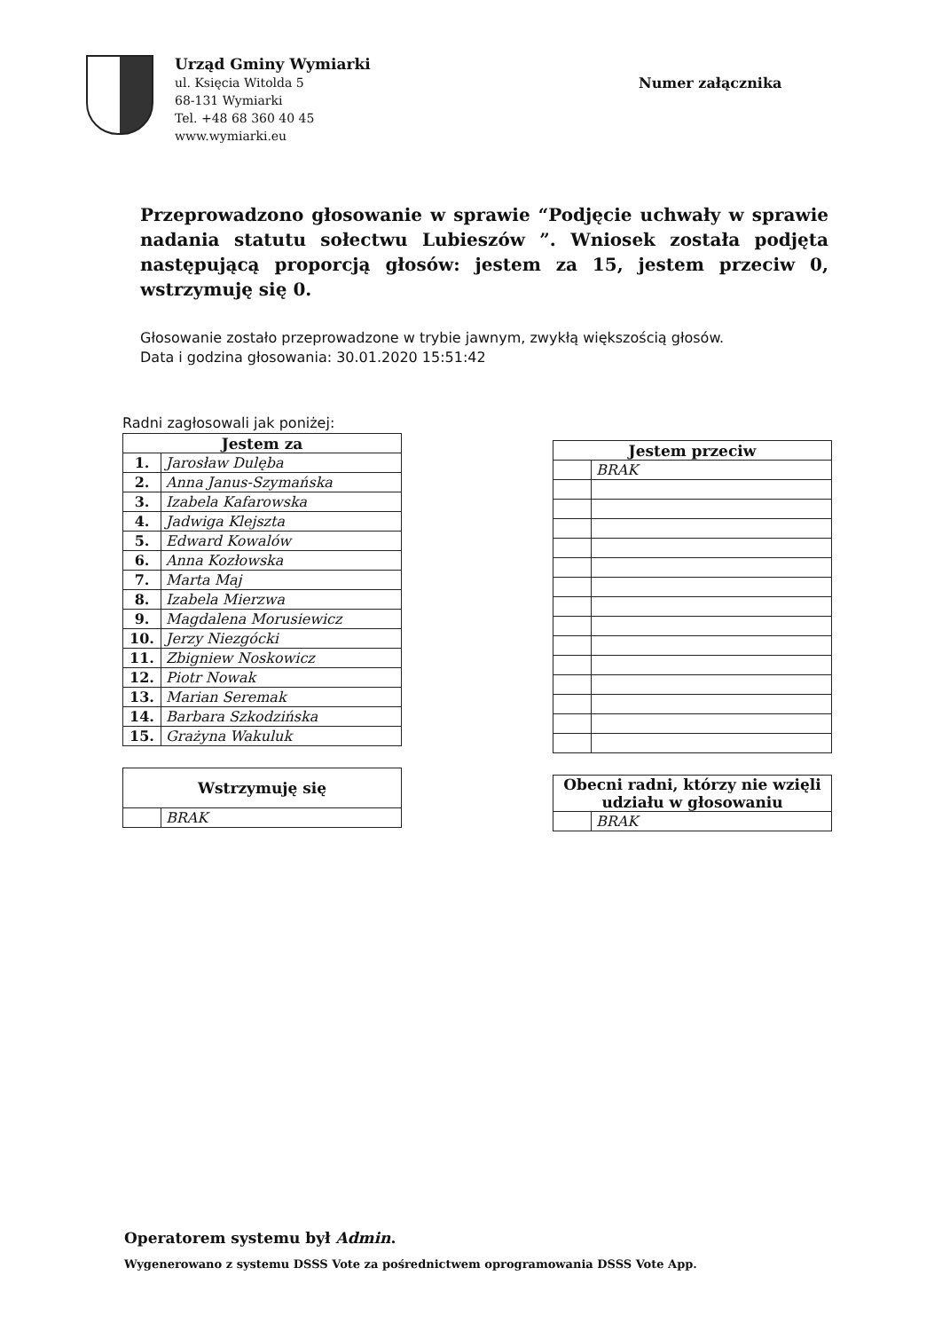Urząd Gminy Wymiarki
ul. Księcia Witolda 5
68-131 Wymiarki
Tel. +48 68 360 40 45
www.wymiarki.eu
Numer załącznika
Przeprowadzono głosowanie w sprawie “Podjęcie uchwały w sprawie nadania statutu sołectwu Lubieszów ”. Wniosek została podjęta następującą proporcją głosów: jestem za 15, jestem przeciw 0, wstrzymuję się 0.
Głosowanie zostało przeprowadzone w trybie jawnym, zwykłą większością głosów.
Data i godzina głosowania: 30.01.2020 15:51:42
Radni zagłosowali jak poniżej:
| Jestem za | |
| --- | --- |
| 1. | Jarosław Dulęba |
| 2. | Anna Janus-Szymańska |
| 3. | Izabela Kafarowska |
| 4. | Jadwiga Klejszta |
| 5. | Edward Kowalów |
| 6. | Anna Kozłowska |
| 7. | Marta Maj |
| 8. | Izabela Mierzwa |
| 9. | Magdalena Morusiewicz |
| 10. | Jerzy Niezgócki |
| 11. | Zbigniew Noskowicz |
| 12. | Piotr Nowak |
| 13. | Marian Seremak |
| 14. | Barbara Szkodzińska |
| 15. | Grażyna Wakuluk |
| Wstrzymuję się | |
| --- | --- |
| | BRAK |
| Jestem przeciw | |
| --- | --- |
| | BRAK |
| Obecni radni, którzy nie wzięli udziału w głosowaniu | |
| --- | --- |
| | BRAK |
Operatorem systemu był Admin.
Wygenerowano z systemu DSSS Vote za pośrednictwem oprogramowania DSSS Vote App.